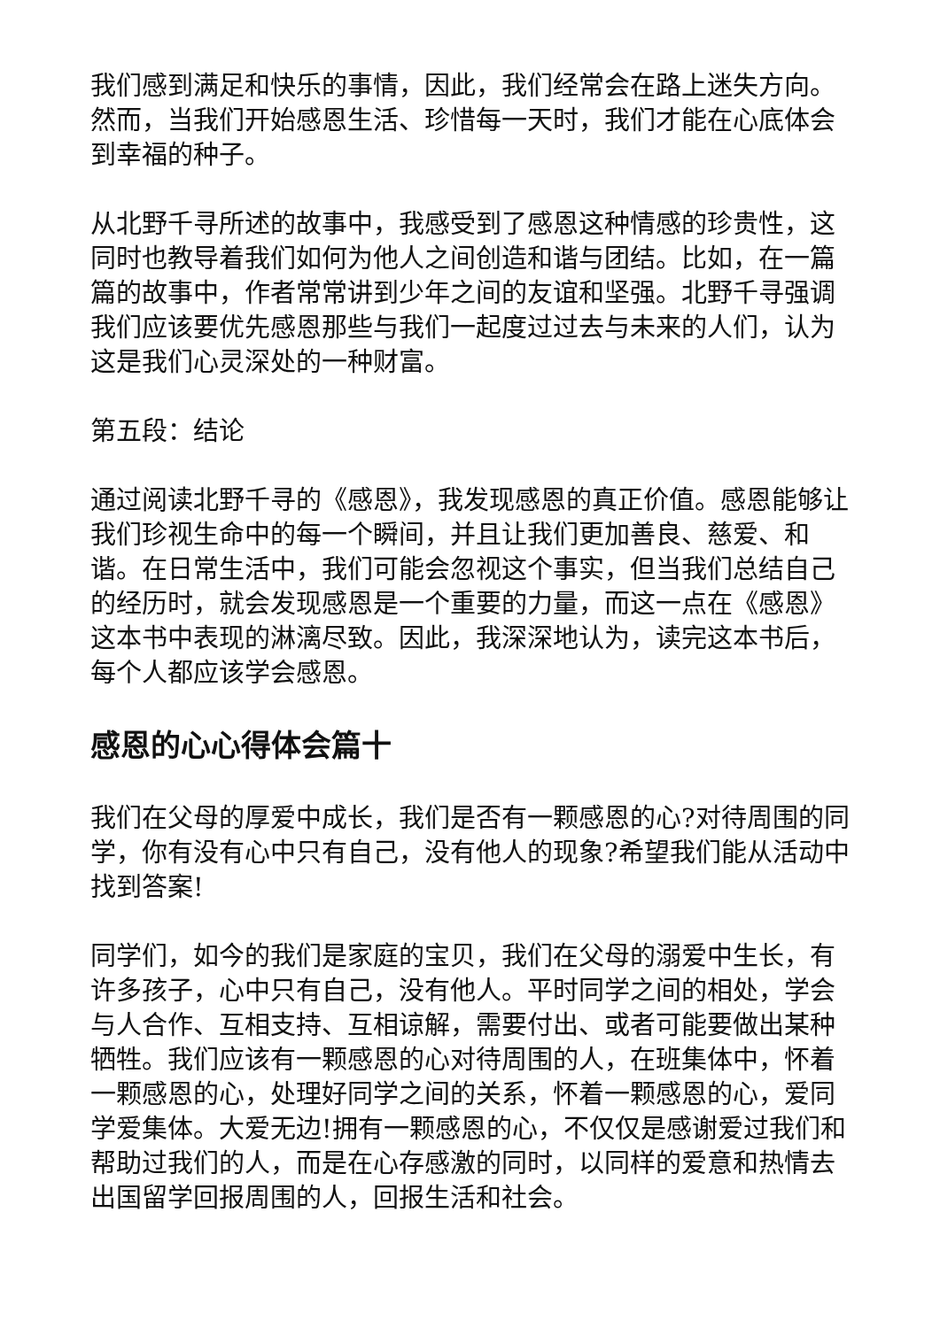我们感到满足和快乐的事情，因此，我们经常会在路上迷失方向。然而，当我们开始感恩生活、珍惜每一天时，我们才能在心底体会到幸福的种子。
从北野千寻所述的故事中，我感受到了感恩这种情感的珍贵性，这同时也教导着我们如何为他人之间创造和谐与团结。比如，在一篇篇的故事中，作者常常讲到少年之间的友谊和坚强。北野千寻强调我们应该要优先感恩那些与我们一起度过过去与未来的人们，认为这是我们心灵深处的一种财富。
第五段：结论
通过阅读北野千寻的《感恩》，我发现感恩的真正价值。感恩能够让我们珍视生命中的每一个瞬间，并且让我们更加善良、慈爱、和谐。在日常生活中，我们可能会忽视这个事实，但当我们总结自己的经历时，就会发现感恩是一个重要的力量，而这一点在《感恩》这本书中表现的淋漓尽致。因此，我深深地认为，读完这本书后，每个人都应该学会感恩。
感恩的心心得体会篇十
我们在父母的厚爱中成长，我们是否有一颗感恩的心?对待周围的同学，你有没有心中只有自己，没有他人的现象?希望我们能从活动中找到答案!
同学们，如今的我们是家庭的宝贝，我们在父母的溺爱中生长，有许多孩子，心中只有自己，没有他人。平时同学之间的相处，学会与人合作、互相支持、互相谅解，需要付出、或者可能要做出某种牺牲。我们应该有一颗感恩的心对待周围的人，在班集体中，怀着一颗感恩的心，处理好同学之间的关系，怀着一颗感恩的心，爱同学爱集体。大爱无边!拥有一颗感恩的心，不仅仅是感谢爱过我们和帮助过我们的人，而是在心存感激的同时，以同样的爱意和热情去出国留学回报周围的人，回报生活和社会。